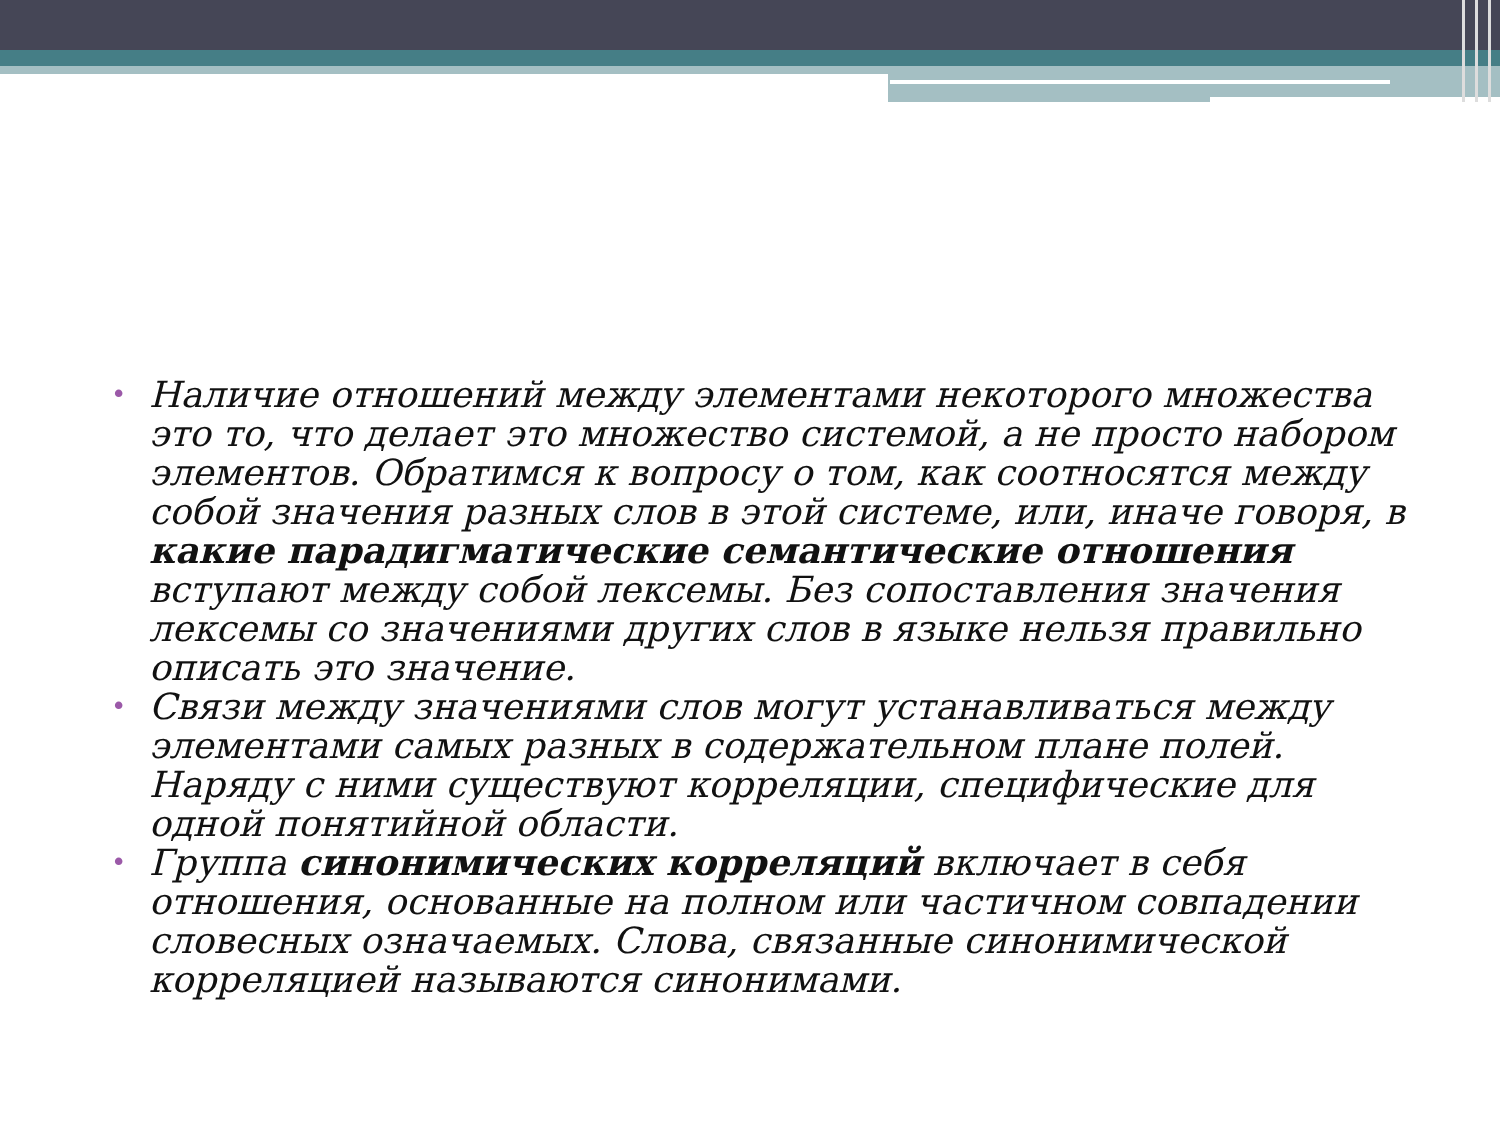• Наличие отношений между элементами некоторого множества это то, что делает это множество системой, а не просто набором элементов. Обратимся к вопросу о том, как соотносятся между собой значения разных слов в этой системе, или, иначе говоря, в какие парадигматические семантические отношения вступают между собой лексемы. Без сопоставления значения лексемы со значениями других слов в языке нельзя правильно описать это значение.
• Связи между значениями слов могут устанавливаться между элементами самых разных в содержательном плане полей. Наряду с ними существуют корреляции, специфические для одной понятийной области.
• Группа синонимических корреляций включает в себя отношения, основанные на полном или частичном совпадении словесных означаемых. Слова, связанные синонимической корреляцией называются синонимами.